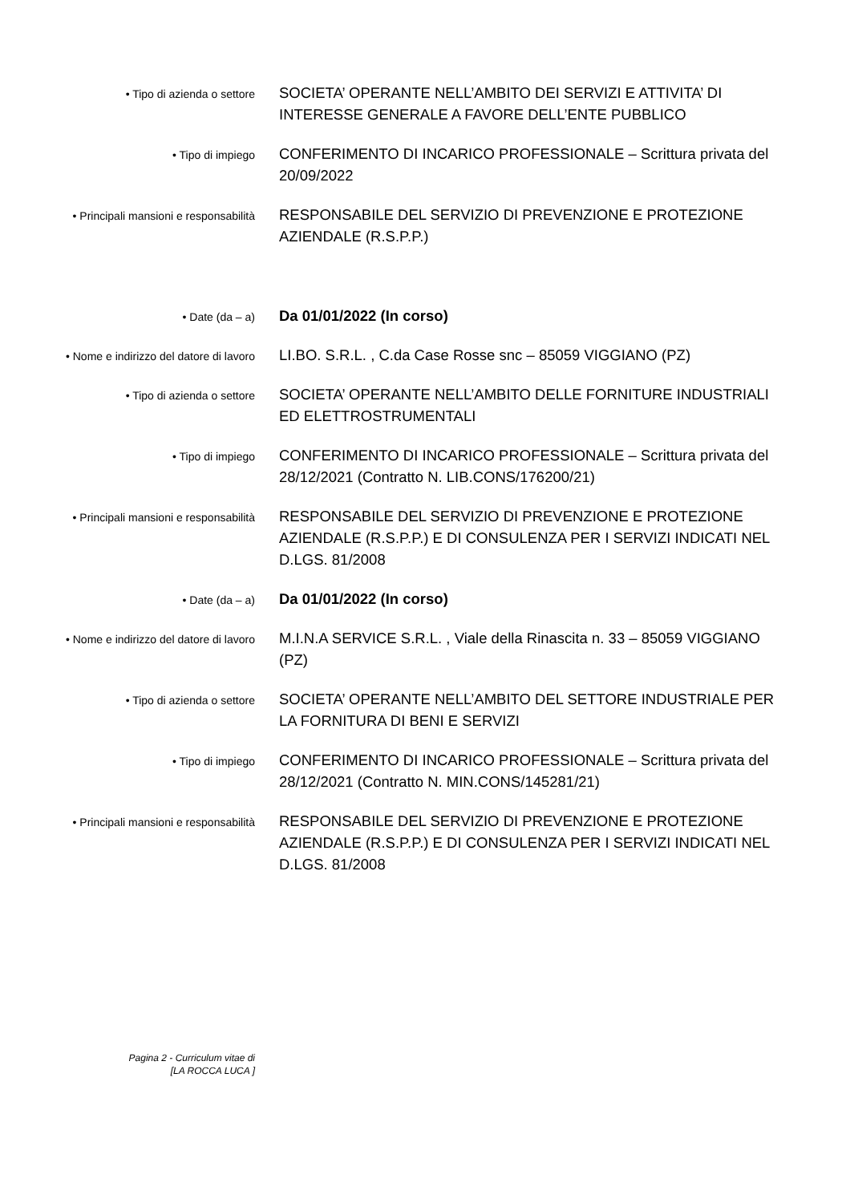• Tipo di azienda o settore
SOCIETA’ OPERANTE NELL’AMBITO DEI SERVIZI E ATTIVITA’ DI INTERESSE GENERALE A FAVORE DELL’ENTE PUBBLICO
• Tipo di impiego
CONFERIMENTO DI INCARICO PROFESSIONALE – Scrittura privata del 20/09/2022
• Principali mansioni e responsabilità
RESPONSABILE DEL SERVIZIO DI PREVENZIONE E PROTEZIONE AZIENDALE (R.S.P.P.)
• Date (da – a)
Da 01/01/2022 (In corso)
• Nome e indirizzo del datore di lavoro
LI.BO. S.R.L. , C.da Case Rosse snc – 85059 VIGGIANO (PZ)
• Tipo di azienda o settore
SOCIETA’ OPERANTE NELL’AMBITO DELLE FORNITURE INDUSTRIALI ED ELETTROSTRUMENTALI
• Tipo di impiego
CONFERIMENTO DI INCARICO PROFESSIONALE – Scrittura privata del 28/12/2021 (Contratto N. LIB.CONS/176200/21)
• Principali mansioni e responsabilità
RESPONSABILE DEL SERVIZIO DI PREVENZIONE E PROTEZIONE AZIENDALE (R.S.P.P.) E DI CONSULENZA PER I SERVIZI INDICATI NEL D.LGS. 81/2008
• Date (da – a)
Da 01/01/2022 (In corso)
• Nome e indirizzo del datore di lavoro
M.I.N.A SERVICE S.R.L. , Viale della Rinascita n. 33 – 85059 VIGGIANO (PZ)
• Tipo di azienda o settore
SOCIETA’ OPERANTE NELL’AMBITO DEL SETTORE INDUSTRIALE PER LA FORNITURA DI BENI E SERVIZI
• Tipo di impiego
CONFERIMENTO DI INCARICO PROFESSIONALE – Scrittura privata del 28/12/2021 (Contratto N. MIN.CONS/145281/21)
• Principali mansioni e responsabilità
RESPONSABILE DEL SERVIZIO DI PREVENZIONE E PROTEZIONE AZIENDALE (R.S.P.P.) E DI CONSULENZA PER I SERVIZI INDICATI NEL D.LGS. 81/2008
Pagina 2 - Curriculum vitae di
[LA ROCCA LUCA ]